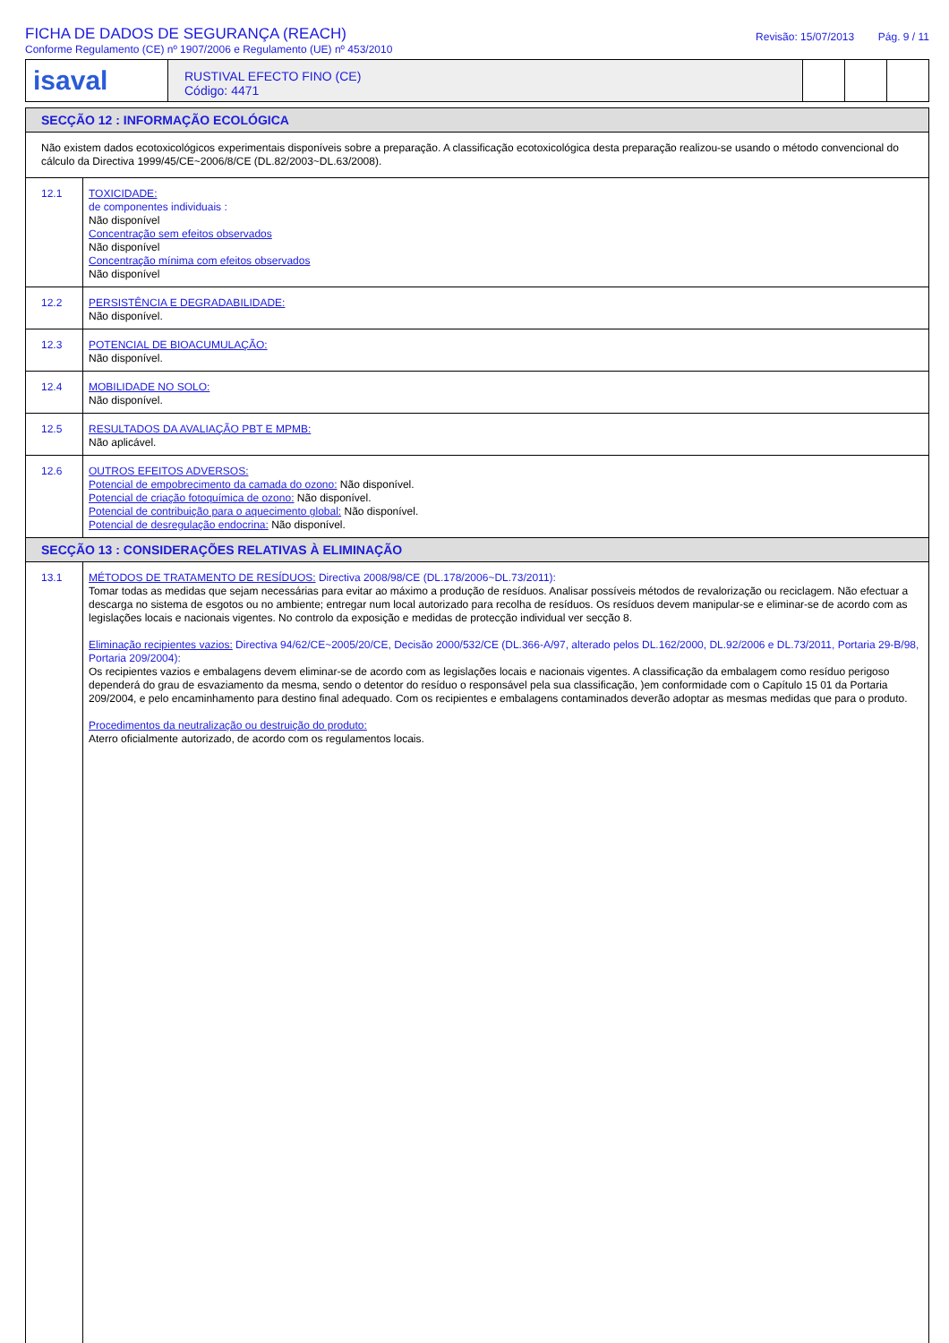FICHA DE DADOS DE SEGURANÇA (REACH)
Conforme Regulamento (CE) nº 1907/2006 e Regulamento (UE) nº 453/2010
Revisão: 15/07/2013 Pág. 9 / 11
isaval
RUSTIVAL EFECTO FINO (CE)
Código: 4471
SECÇÃO 12 : INFORMAÇÃO ECOLÓGICA
Não existem dados ecotoxicológicos experimentais disponíveis sobre a preparação. A classificação ecotoxicológica desta preparação realizou-se usando o método convencional do cálculo da Directiva 1999/45/CE~2006/8/CE (DL.82/2003~DL.63/2008).
12.1
TOXICIDADE:
de componentes individuais :
Não disponível
Concentração sem efeitos observados
Não disponível
Concentração mínima com efeitos observados
Não disponível
12.2
PERSISTÊNCIA E DEGRADABILIDADE:
Não disponível.
12.3
POTENCIAL DE BIOACUMULAÇÃO:
Não disponível.
12.4
MOBILIDADE NO SOLO:
Não disponível.
12.5
RESULTADOS DA AVALIAÇÃO PBT E MPMB:
Não aplicável.
12.6
OUTROS EFEITOS ADVERSOS:
Potencial de empobrecimento da camada do ozono: Não disponível.
Potencial de criação fotoquímica de ozono: Não disponível.
Potencial de contribuição para o aquecimento global: Não disponível.
Potencial de desregulação endocrina: Não disponível.
SECÇÃO 13 : CONSIDERAÇÕES RELATIVAS À ELIMINAÇÃO
13.1
MÉTODOS DE TRATAMENTO DE RESÍDUOS: Directiva 2008/98/CE (DL.178/2006~DL.73/2011):
Tomar todas as medidas que sejam necessárias para evitar ao máximo a produção de resíduos. Analisar possíveis métodos de revalorização ou reciclagem. Não efectuar a descarga no sistema de esgotos ou no ambiente; entregar num local autorizado para recolha de resíduos. Os resíduos devem manipular-se e eliminar-se de acordo com as legislações locais e nacionais vigentes. No controlo da exposição e medidas de protecção individual ver secção 8.
Eliminação recipientes vazios: Directiva 94/62/CE~2005/20/CE, Decisão 2000/532/CE (DL.366-A/97, alterado pelos DL.162/2000, DL.92/2006 e DL.73/2011, Portaria 29-B/98, Portaria 209/2004):
Os recipientes vazios e embalagens devem eliminar-se de acordo com as legislações locais e nacionais vigentes. A classificação da embalagem como resíduo perigoso dependerá do grau de esvaziamento da mesma, sendo o detentor do resíduo o responsável pela sua classificação, )em conformidade com o Capítulo 15 01 da Portaria 209/2004, e pelo encaminhamento para destino final adequado. Com os recipientes e embalagens contaminados deverão adoptar as mesmas medidas que para o produto.
Procedimentos da neutralização ou destruição do produto:
Aterro oficialmente autorizado, de acordo com os regulamentos locais.